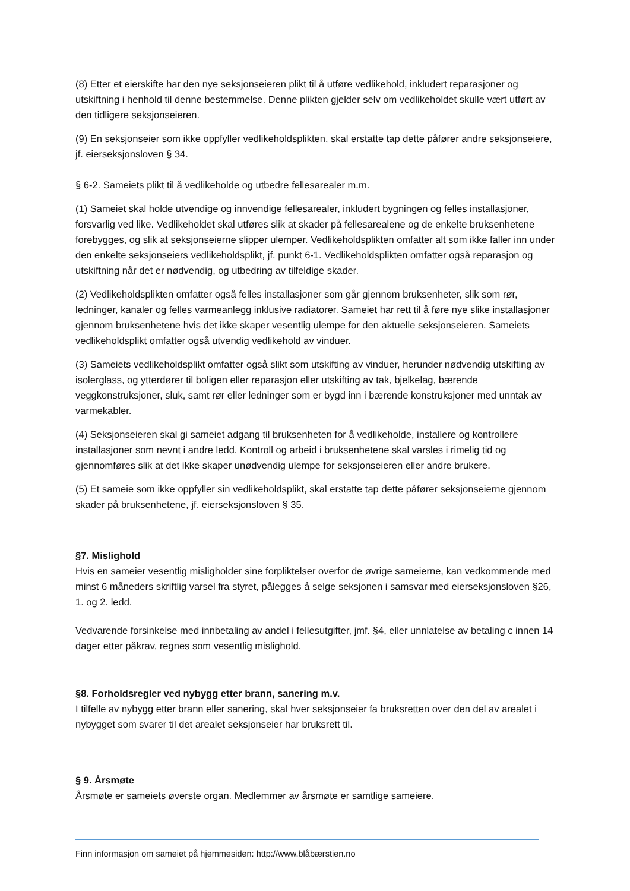(8) Etter et eierskifte har den nye seksjonseieren plikt til å utføre vedlikehold, inkludert reparasjoner og utskiftning i henhold til denne bestemmelse. Denne plikten gjelder selv om vedlikeholdet skulle vært utført av den tidligere seksjonseieren.
(9) En seksjonseier som ikke oppfyller vedlikeholdsplikten, skal erstatte tap dette påfører andre seksjonseiere, jf. eierseksjonsloven § 34.
§ 6-2. Sameiets plikt til å vedlikeholde og utbedre fellesarealer m.m.
(1) Sameiet skal holde utvendige og innvendige fellesarealer, inkludert bygningen og felles installasjoner, forsvarlig ved like. Vedlikeholdet skal utføres slik at skader på fellesarealene og de enkelte bruksenhetene forebygges, og slik at seksjonseierne slipper ulemper. Vedlikeholdsplikten omfatter alt som ikke faller inn under den enkelte seksjonseiers vedlikeholdsplikt, jf. punkt 6-1. Vedlikeholdsplikten omfatter også reparasjon og utskiftning når det er nødvendig, og utbedring av tilfeldige skader.
(2) Vedlikeholdsplikten omfatter også felles installasjoner som går gjennom bruksenheter, slik som rør, ledninger, kanaler og felles varmeanlegg inklusive radiatorer. Sameiet har rett til å føre nye slike installasjoner gjennom bruksenhetene hvis det ikke skaper vesentlig ulempe for den aktuelle seksjonseieren. Sameiets vedlikeholdsplikt omfatter også utvendig vedlikehold av vinduer.
(3) Sameiets vedlikeholdsplikt omfatter også slikt som utskifting av vinduer, herunder nødvendig utskifting av isolerglass, og ytterdører til boligen eller reparasjon eller utskifting av tak, bjelkelag, bærende veggkonstruksjoner, sluk, samt rør eller ledninger som er bygd inn i bærende konstruksjoner med unntak av varmekabler.
(4) Seksjonseieren skal gi sameiet adgang til bruksenheten for å vedlikeholde, installere og kontrollere installasjoner som nevnt i andre ledd. Kontroll og arbeid i bruksenhetene skal varsles i rimelig tid og gjennomføres slik at det ikke skaper unødvendig ulempe for seksjonseieren eller andre brukere.
(5) Et sameie som ikke oppfyller sin vedlikeholdsplikt, skal erstatte tap dette påfører seksjonseierne gjennom skader på bruksenhetene, jf. eierseksjonsloven § 35.
§7. Mislighold
Hvis en sameier vesentlig misligholder sine forpliktelser overfor de øvrige sameierne, kan vedkommende med minst 6 måneders skriftlig varsel fra styret, pålegges å selge seksjonen i samsvar med eierseksjonsloven §26, 1. og 2. ledd.
Vedvarende forsinkelse med innbetaling av andel i fellesutgifter, jmf. §4, eller unnlatelse av betaling c innen 14 dager etter påkrav, regnes som vesentlig mislighold.
§8. Forholdsregler ved nybygg etter brann, sanering m.v.
I tilfelle av nybygg etter brann eller sanering, skal hver seksjonseier fa bruksretten over den del av arealet i nybygget som svarer til det arealet seksjonseier har bruksrett til.
§ 9. Årsmøte
Årsmøte er sameiets øverste organ. Medlemmer av årsmøte er samtlige sameiere.
Finn informasjon om sameiet på hjemmesiden: http://www.blåbærstien.no